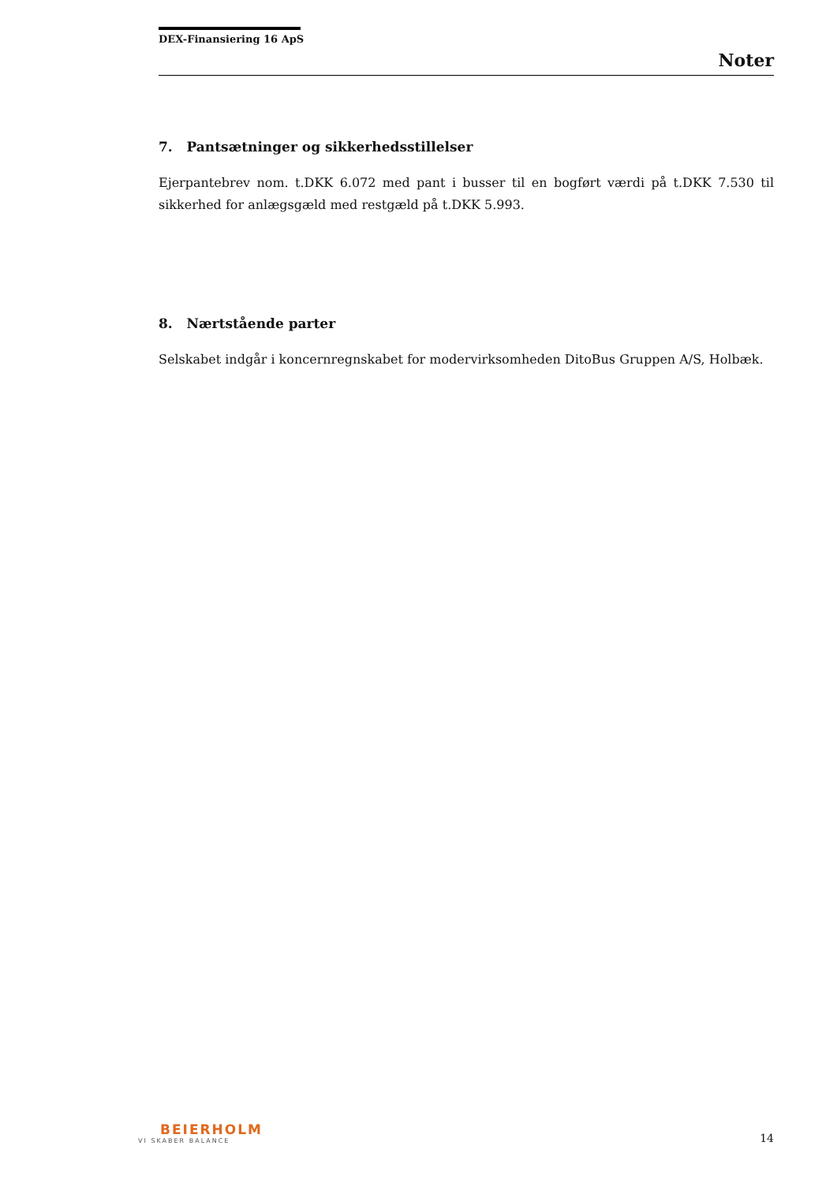DEX-Finansiering 16 ApS
Noter
7. Pantsætninger og sikkerhedsstillelser
Ejerpantebrev nom. t.DKK 6.072 med pant i busser til en bogført værdi på t.DKK 7.530 til sikkerhed for anlægsgæld med restgæld på t.DKK 5.993.
8. Nærtstående parter
Selskabet indgår i koncernregnskabet for modervirksomheden DitoBus Gruppen A/S, Holbæk.
BEIERHOLM
VI SKABER BALANCE
14